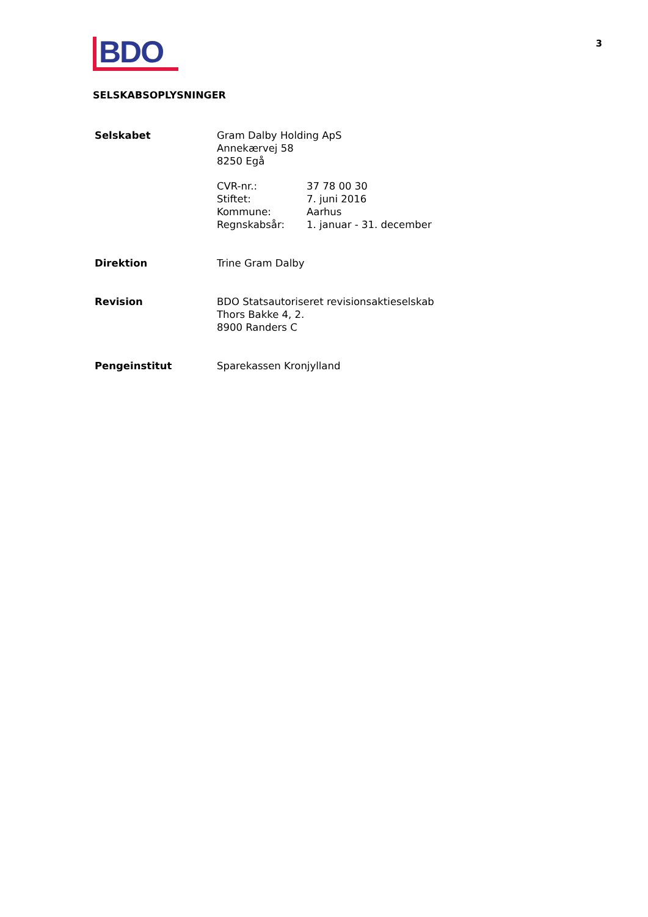BDO
3
SELSKABSOPLYSNINGER
Selskabet Gram Dalby Holding ApS
Annekærvej 58
8250 Egå
| CVR-nr.: | 37 78 00 30 |
| Stiftet: | 7. juni 2016 |
| Kommune: | Aarhus |
| Regnskabsår: | 1. januar - 31. december |
Direktion Trine Gram Dalby
Revision BDO Statsautoriseret revisionsaktieselskab
Thors Bakke 4, 2.
8900 Randers C
Pengeinstitut Sparekassen Kronjylland